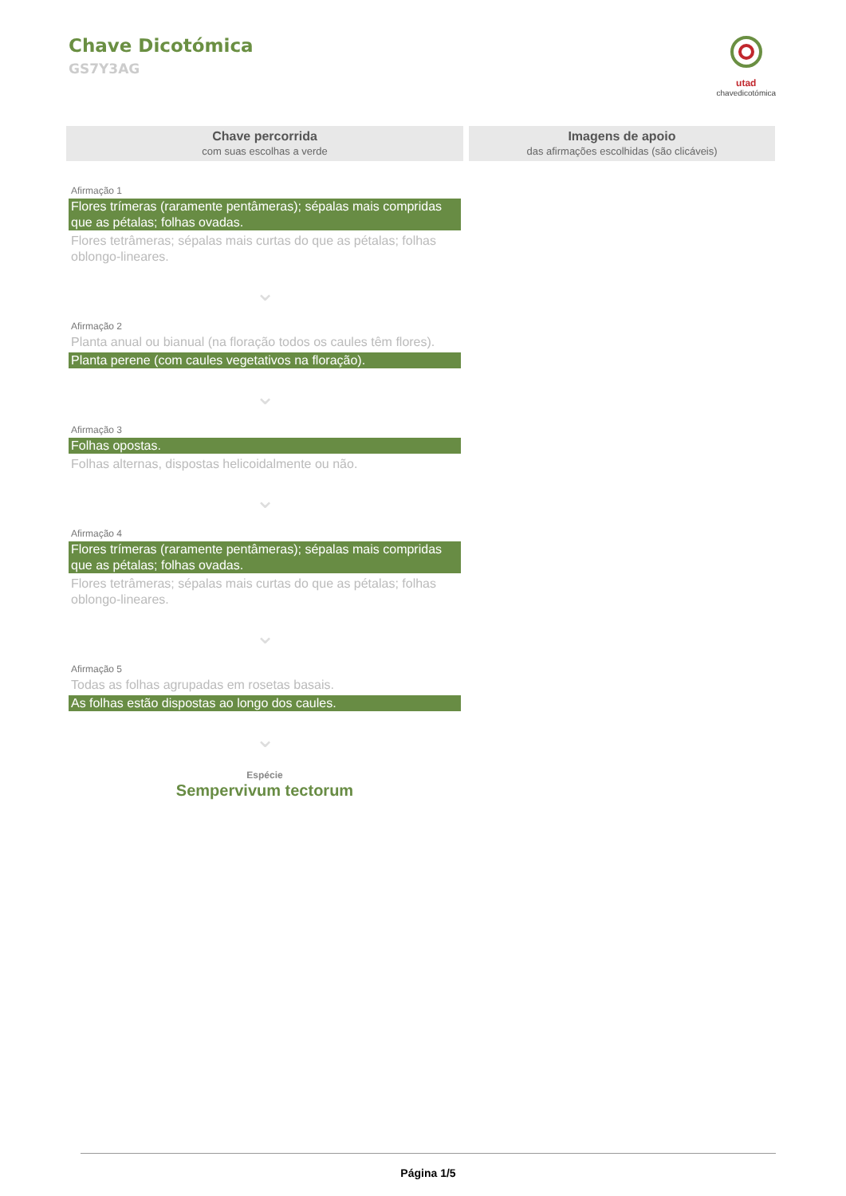Chave Dicotómica
GS7Y3AG
utad
chavedicotómica
Chave percorrida
com suas escolhas a verde
Imagens de apoio
das afirmações escolhidas (são clicáveis)
Afirmação 1
Flores trímeras (raramente pentâmeras); sépalas mais compridas que as pétalas; folhas ovadas.
Flores tetrâmeras; sépalas mais curtas do que as pétalas; folhas oblongo-lineares.
⌄
Afirmação 2
Planta anual ou bianual (na floração todos os caules têm flores).
Planta perene (com caules vegetativos na floração).
⌄
Afirmação 3
Folhas opostas.
Folhas alternas, dispostas helicoidalmente ou não.
⌄
Afirmação 4
Flores trímeras (raramente pentâmeras); sépalas mais compridas que as pétalas; folhas ovadas.
Flores tetrâmeras; sépalas mais curtas do que as pétalas; folhas oblongo-lineares.
⌄
Afirmação 5
Todas as folhas agrupadas em rosetas basais.
As folhas estão dispostas ao longo dos caules.
⌄
Espécie
Sempervivum tectorum
Página 1/5